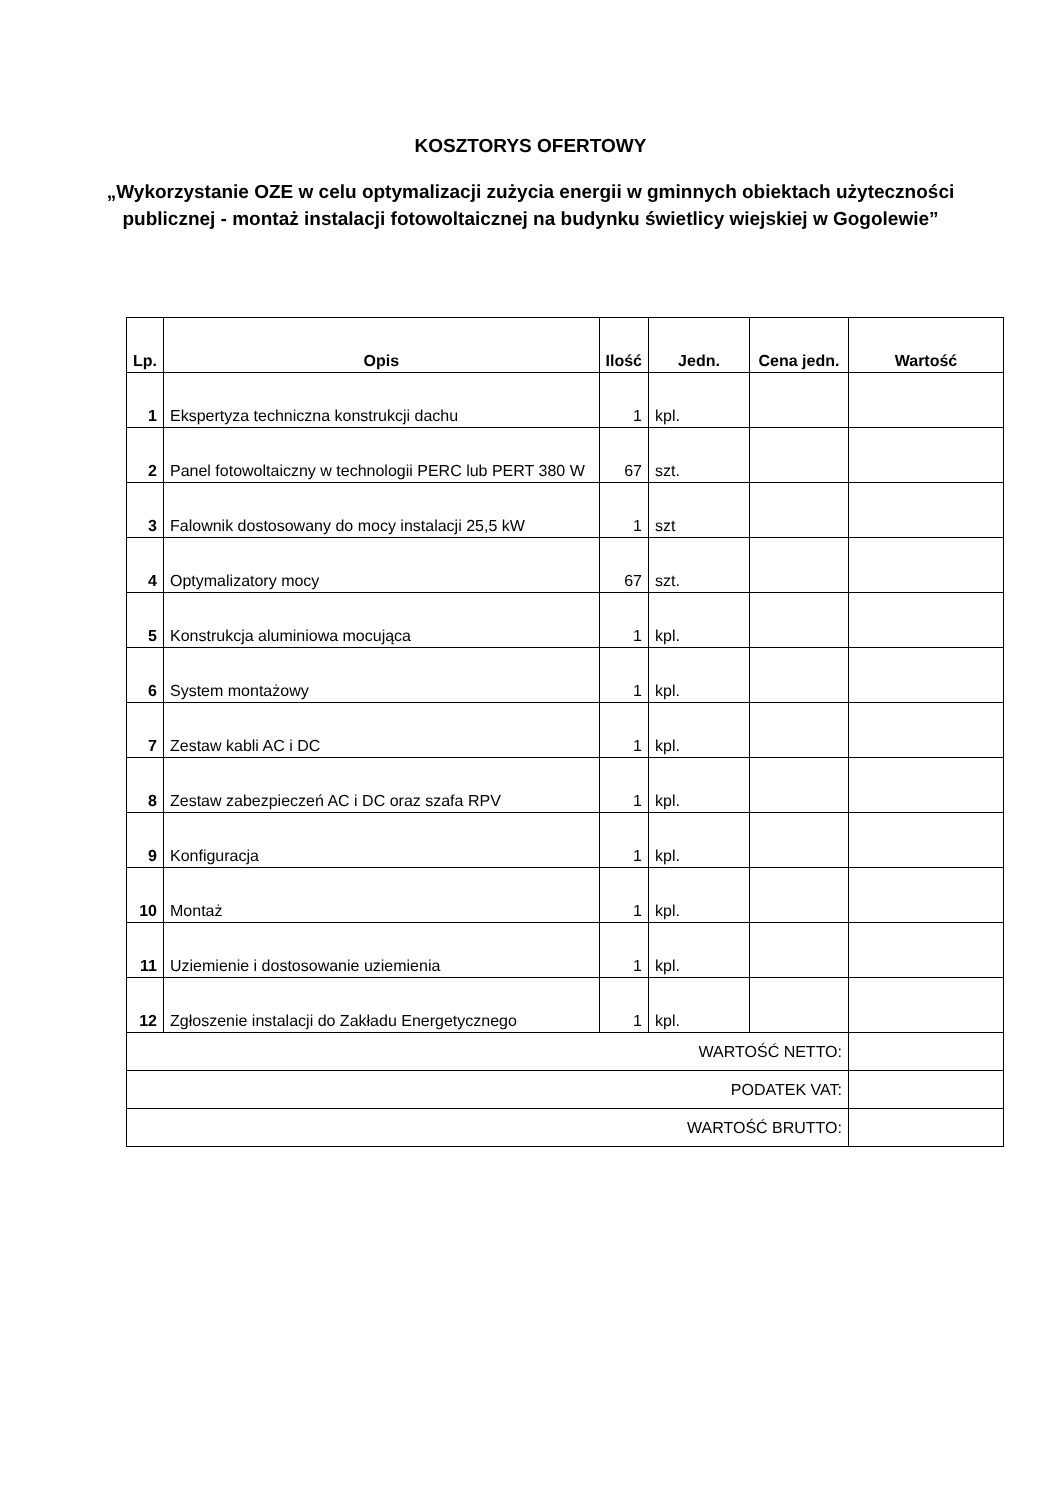KOSZTORYS OFERTOWY
„Wykorzystanie OZE w celu optymalizacji zużycia energii w gminnych obiektach użyteczności publicznej - montaż instalacji fotowoltaicznej na budynku świetlicy wiejskiej w Gogolewie”
| Lp. | Opis | Ilość | Jedn. | Cena jedn. | Wartość |
| --- | --- | --- | --- | --- | --- |
| 1 | Ekspertyza techniczna konstrukcji dachu | 1 | kpl. | | |
| 2 | Panel fotowoltaiczny w technologii PERC lub PERT 380 W | 67 | szt. | | |
| 3 | Falownik dostosowany do mocy instalacji 25,5 kW | 1 | szt | | |
| 4 | Optymalizatory mocy | 67 | szt. | | |
| 5 | Konstrukcja aluminiowa mocująca | 1 | kpl. | | |
| 6 | System montażowy | 1 | kpl. | | |
| 7 | Zestaw kabli AC i DC | 1 | kpl. | | |
| 8 | Zestaw zabezpieczeń AC i DC oraz szafa RPV | 1 | kpl. | | |
| 9 | Konfiguracja | 1 | kpl. | | |
| 10 | Montaż | 1 | kpl. | | |
| 11 | Uziemienie i dostosowanie uziemienia | 1 | kpl. | | |
| 12 | Zgłoszenie instalacji do Zakładu Energetycznego | 1 | kpl. | | |
| WARTOŚĆ NETTO: | | | | | |
| PODATEK VAT: | | | | | |
| WARTOŚĆ BRUTTO: | | | | | |